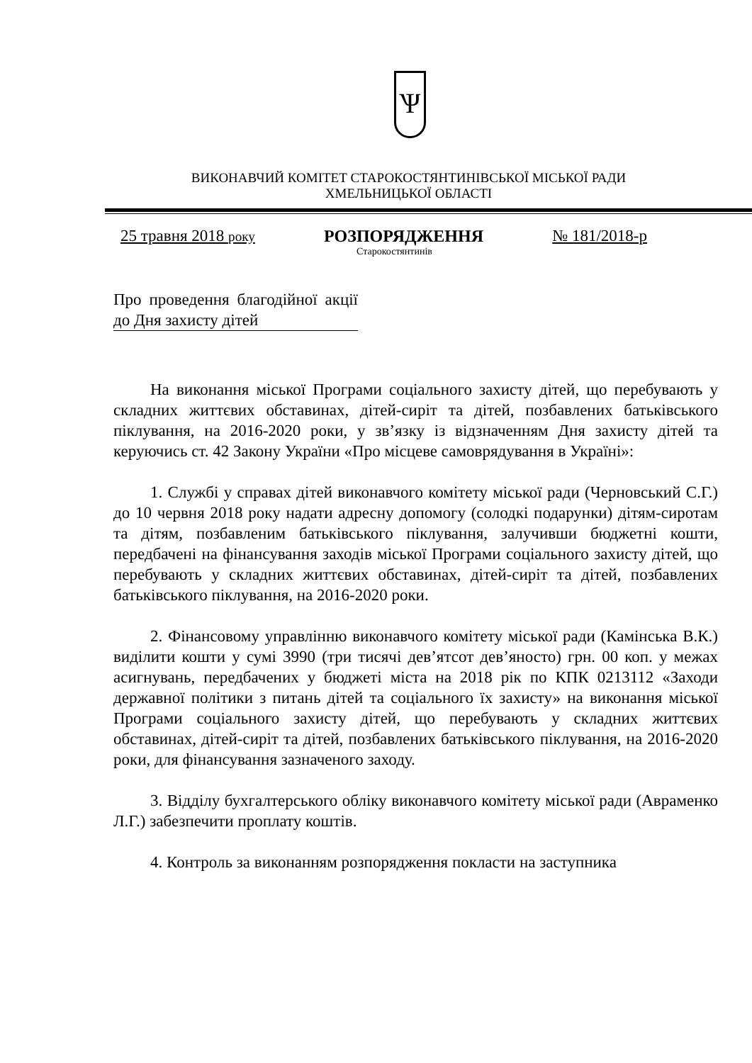Ѱ
ВИКОНАВЧИЙ КОМІТЕТ СТАРОКОСТЯНТИНІВСЬКОЇ МІСЬКОЇ РАДИ
ХМЕЛЬНИЦЬКОЇ ОБЛАСТІ
25 травня 2018 року РОЗПОРЯДЖЕННЯ № 181/2018-р
Старокостянтинів
Про проведення благодійної акції до Дня захисту дітей
На виконання міської Програми соціального захисту дітей, що перебувають у складних життєвих обставинах, дітей-сиріт та дітей, позбавлених батьківського піклування, на 2016-2020 роки, у зв’язку із відзначенням Дня захисту дітей та керуючись ст. 42 Закону України «Про місцеве самоврядування в Україні»:
1. Службі у справах дітей виконавчого комітету міської ради (Черновський С.Г.) до 10 червня 2018 року надати адресну допомогу (солодкі подарунки) дітям-сиротам та дітям, позбавленим батьківського піклування, залучивши бюджетні кошти, передбачені на фінансування заходів міської Програми соціального захисту дітей, що перебувають у складних життєвих обставинах, дітей-сиріт та дітей, позбавлених батьківського піклування, на 2016-2020 роки.
2. Фінансовому управлінню виконавчого комітету міської ради (Камінська В.К.) виділити кошти у сумі 3990 (три тисячі дев’ятсот дев’яносто) грн. 00 коп. у межах асигнувань, передбачених у бюджеті міста на 2018 рік по КПК 0213112 «Заходи державної політики з питань дітей та соціального їх захисту» на виконання міської Програми соціального захисту дітей, що перебувають у складних життєвих обставинах, дітей-сиріт та дітей, позбавлених батьківського піклування, на 2016-2020 роки, для фінансування зазначеного заходу.
3. Відділу бухгалтерського обліку виконавчого комітету міської ради (Авраменко Л.Г.) забезпечити проплату коштів.
4. Контроль за виконанням розпорядження покласти на заступника